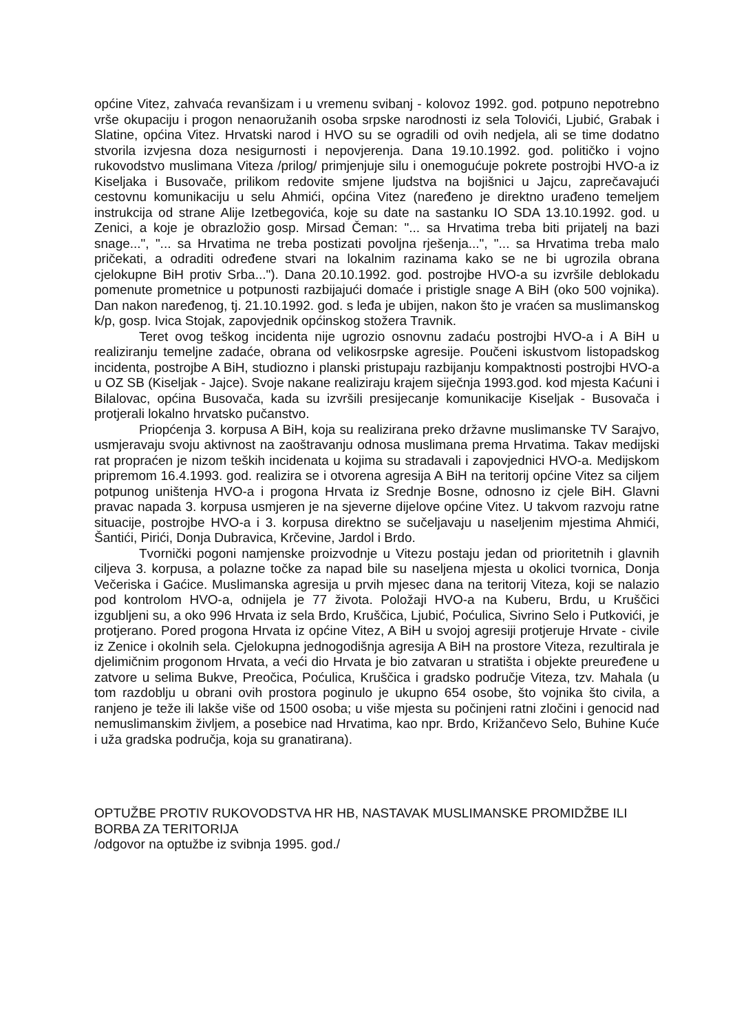općine Vitez, zahvaća revanšizam i u vremenu svibanj - kolovoz 1992. god. potpuno nepotrebno vrše okupaciju i progon nenaoružanih osoba srpske narodnosti iz sela Tolovići, Ljubić, Grabak i Slatine, općina Vitez. Hrvatski narod i HVO su se ogradili od ovih nedjela, ali se time dodatno stvorila izvjesna doza nesigurnosti i nepovjerenja. Dana 19.10.1992. god. političko i vojno rukovodstvo muslimana Viteza /prilog/ primjenjuje silu i onemogućuje pokrete postrojbi HVO-a iz Kiseljaka i Busovače, prilikom redovite smjene ljudstva na bojišnici u Jajcu, zaprečavajući cestovnu komunikaciju u selu Ahmići, općina Vitez (naređeno je direktno urađeno temeljem instrukcija od strane Alije Izetbegovića, koje su date na sastanku IO SDA 13.10.1992. god. u Zenici, a koje je obrazložio gosp. Mirsad Čeman: "... sa Hrvatima treba biti prijatelj na bazi snage...", "... sa Hrvatima ne treba postizati povoljna rješenja...", "... sa Hrvatima treba malo pričekati, a odraditi određene stvari na lokalnim razinama kako se ne bi ugrozila obrana cjelokupne BiH protiv Srba..."). Dana 20.10.1992. god. postrojbe HVO-a su izvršile deblokadu pomenute prometnice u potpunosti razbijajući domaće i pristigle snage A BiH (oko 500 vojnika). Dan nakon naređenog, tj. 21.10.1992. god. s leđa je ubijen, nakon što je vraćen sa muslimanskog k/p, gosp. Ivica Stojak, zapovjednik općinskog stožera Travnik.
Teret ovog teškog incidenta nije ugrozio osnovnu zadaću postrojbi HVO-a i A BiH u realiziranju temeljne zadaće, obrana od velikosrpske agresije. Poučeni iskustvom listopadskog incidenta, postrojbe A BiH, studiozno i planski pristupaju razbijanju kompaktnosti postrojbi HVO-a u OZ SB (Kiseljak - Jajce). Svoje nakane realiziraju krajem siječnja 1993.god. kod mjesta Kaćuni i Bilalovac, općina Busovača, kada su izvršili presijecanje komunikacije Kiseljak - Busovača i protjerali lokalno hrvatsko pučanstvo.
Priopćenja 3. korpusa A BiH, koja su realizirana preko državne muslimanske TV Sarajvo, usmjeravaju svoju aktivnost na zaoštravanju odnosa muslimana prema Hrvatima. Takav medijski rat propraćen je nizom teških incidenata u kojima su stradavali i zapovjednici HVO-a. Medijskom pripremom 16.4.1993. god. realizira se i otvorena agresija A BiH na teritorij općine Vitez sa ciljem potpunog uništenja HVO-a i progona Hrvata iz Srednje Bosne, odnosno iz cjele BiH. Glavni pravac napada 3. korpusa usmjeren je na sjeverne dijelove općine Vitez. U takvom razvoju ratne situacije, postrojbe HVO-a i 3. korpusa direktno se sučeljavaju u naseljenim mjestima Ahmići, Šantići, Pirići, Donja Dubravica, Krčevine, Jardol i Brdo.
Tvornički pogoni namjenske proizvodnje u Vitezu postaju jedan od prioritetnih i glavnih ciljeva 3. korpusa, a polazne točke za napad bile su naseljena mjesta u okolici tvornica, Donja Večeriska i Gaćice. Muslimanska agresija u prvih mjesec dana na teritorij Viteza, koji se nalazio pod kontrolom HVO-a, odnijela je 77 života. Položaji HVO-a na Kuberu, Brdu, u Kruščici izgubljeni su, a oko 996 Hrvata iz sela Brdo, Kruščica, Ljubić, Poćulica, Sivrino Selo i Putkovići, je protjerano. Pored progona Hrvata iz općine Vitez, A BiH u svojoj agresiji protjeruje Hrvate - civile iz Zenice i okolnih sela. Cjelokupna jednogodišnja agresija A BiH na prostore Viteza, rezultirala je djelimičnim progonom Hrvata, a veći dio Hrvata je bio zatvaran u stratišta i objekte preuređene u zatvore u selima Bukve, Preočica, Poćulica, Kruščica i gradsko područje Viteza, tzv. Mahala (u tom razdoblju u obrani ovih prostora poginulo je ukupno 654 osobe, što vojnika što civila, a ranjeno je teže ili lakše više od 1500 osoba; u više mjesta su počinjeni ratni zločini i genocid nad nemuslimanskim življem, a posebice nad Hrvatima, kao npr. Brdo, Križančevo Selo, Buhine Kuće i uža gradska područja, koja su granatirana).
OPTUŽBE PROTIV RUKOVODSTVA HR HB, NASTAVAK MUSLIMANSKE PROMIDŽBE ILI BORBA ZA TERITORIJA
/odgovor na optužbe iz svibnja 1995. god./